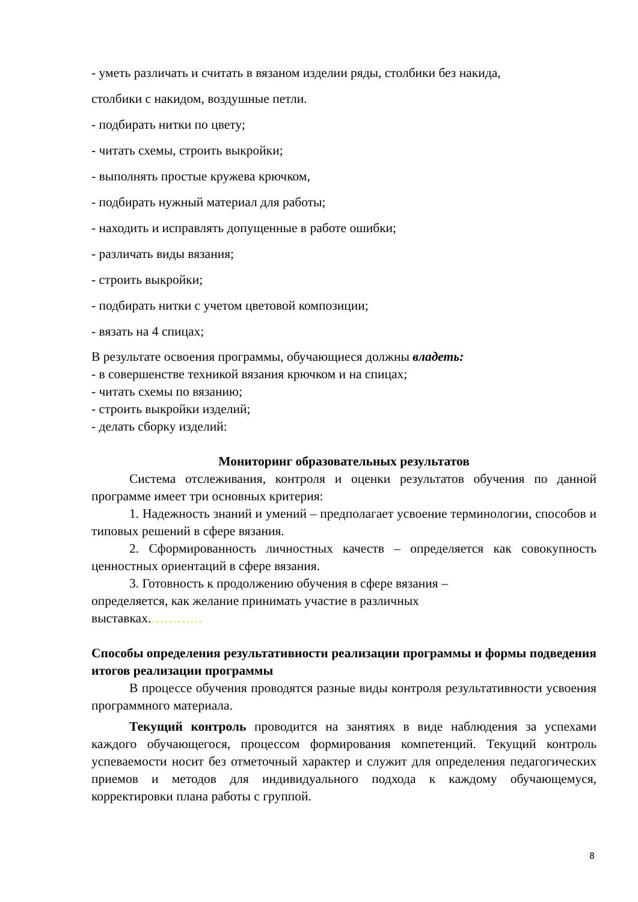- уметь различать и считать в вязаном изделии ряды, столбики без накида,
столбики с накидом, воздушные петли.
- подбирать нитки по цвету;
- читать схемы, строить выкройки;
- выполнять простые кружева крючком,
- подбирать нужный материал для работы;
- находить и исправлять допущенные в работе ошибки;
- различать виды вязания;
- строить выкройки;
- подбирать нитки с учетом цветовой композиции;
- вязать на 4 спицах;
В результате освоения программы, обучающиеся должны владеть:
- в совершенстве техникой вязания крючком и на спицах;
- читать схемы по вязанию;
- строить выкройки изделий;
- делать сборку изделий:
Мониторинг образовательных результатов
Система отслеживания, контроля и оценки результатов обучения по данной программе имеет три основных критерия:
1. Надежность знаний и умений – предполагает усвоение терминологии, способов и типовых решений в сфере вязания.
2. Сформированность личностных качеств – определяется как совокупность ценностных ориентаций в сфере вязания.
3. Готовность к продолжению обучения в сфере вязания –
определяется, как желание принимать участие в различных
выставках.…………
Способы определения результативности реализации программы и формы подведения итогов реализации программы
В процессе обучения проводятся разные виды контроля результативности усвоения программного материала.
Текущий контроль проводится на занятиях в виде наблюдения за успехами каждого обучающегося, процессом формирования компетенций. Текущий контроль успеваемости носит без отметочный характер и служит для определения педагогических приемов и методов для индивидуального подхода к каждому обучающемуся, корректировки плана работы с группой.
8